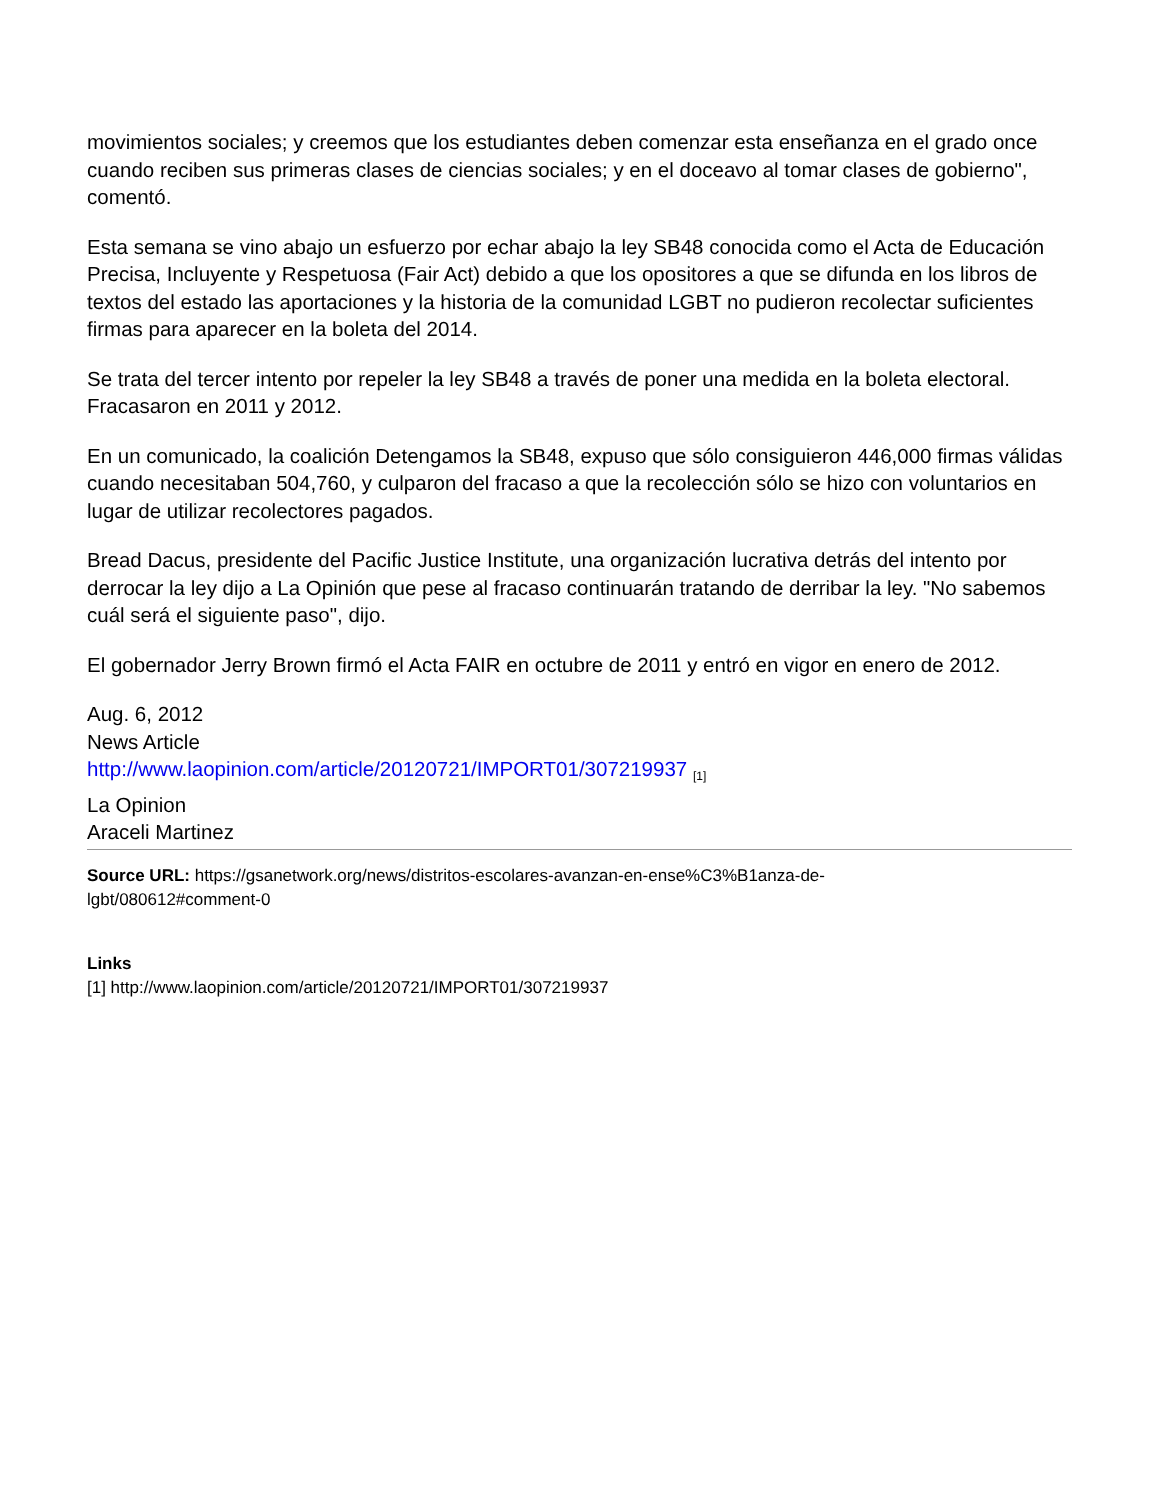movimientos sociales; y creemos que los estudiantes deben comenzar esta enseñanza en el grado once cuando reciben sus primeras clases de ciencias sociales; y en el doceavo al tomar clases de gobierno", comentó.
Esta semana se vino abajo un esfuerzo por echar abajo la ley SB48 conocida como el Acta de Educación Precisa, Incluyente y Respetuosa (Fair Act) debido a que los opositores a que se difunda en los libros de textos del estado las aportaciones y la historia de la comunidad LGBT no pudieron recolectar suficientes firmas para aparecer en la boleta del 2014.
Se trata del tercer intento por repeler la ley SB48 a través de poner una medida en la boleta electoral. Fracasaron en 2011 y 2012.
En un comunicado, la coalición Detengamos la SB48, expuso que sólo consiguieron 446,000 firmas válidas cuando necesitaban 504,760, y culparon del fracaso a que la recolección sólo se hizo con voluntarios en lugar de utilizar recolectores pagados.
Bread Dacus, presidente del Pacific Justice Institute, una organización lucrativa detrás del intento por derrocar la ley dijo a La Opinión que pese al fracaso continuarán tratando de derribar la ley. "No sabemos cuál será el siguiente paso", dijo.
El gobernador Jerry Brown firmó el Acta FAIR en octubre de 2011 y entró en vigor en enero de 2012.
Aug. 6, 2012
News Article
http://www.laopinion.com/article/20120721/IMPORT01/307219937 <sup>[1]</sup>
La Opinion
Araceli Martinez
Source URL: https://gsanetwork.org/news/distritos-escolares-avanzan-en-ense%C3%B1anza-de-
lgbt/080612#comment-0
Links
[1] http://www.laopinion.com/article/20120721/IMPORT01/307219937